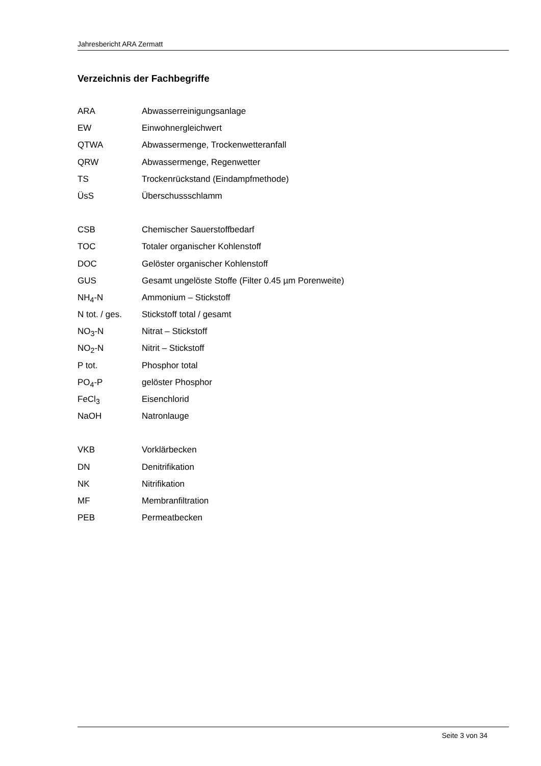Jahresbericht ARA Zermatt
Verzeichnis der Fachbegriffe
ARA Abwasserreinigungsanlage
EW Einwohnergleichwert
QTWA Abwassermenge, Trockenwetteranfall
QRW Abwassermenge, Regenwetter
TS Trockenrückstand (Eindampfmethode)
ÜsS Überschussschlamm
CSB Chemischer Sauerstoffbedarf
TOC Totaler organischer Kohlenstoff
DOC Gelöster organischer Kohlenstoff
GUS Gesamt ungelöste Stoffe (Filter 0.45 µm Porenweite)
NH<sub>4</sub>-N Ammonium – Stickstoff
N tot. / ges.
Stickstoff total / gesamt
NO<sub>3</sub>-N Nitrat – Stickstoff
NO<sub>2</sub>-N Nitrit – Stickstoff
P tot. Phosphor total
PO<sub>4</sub>-P gelöster Phosphor
FeCl<sub>3</sub> Eisenchlorid
NaOH Natronlauge
VKB Vorklärbecken
DN Denitrifikation
NK Nitrifikation
MF Membranfiltration
PEB Permeatbecken
Seite 3 von 34